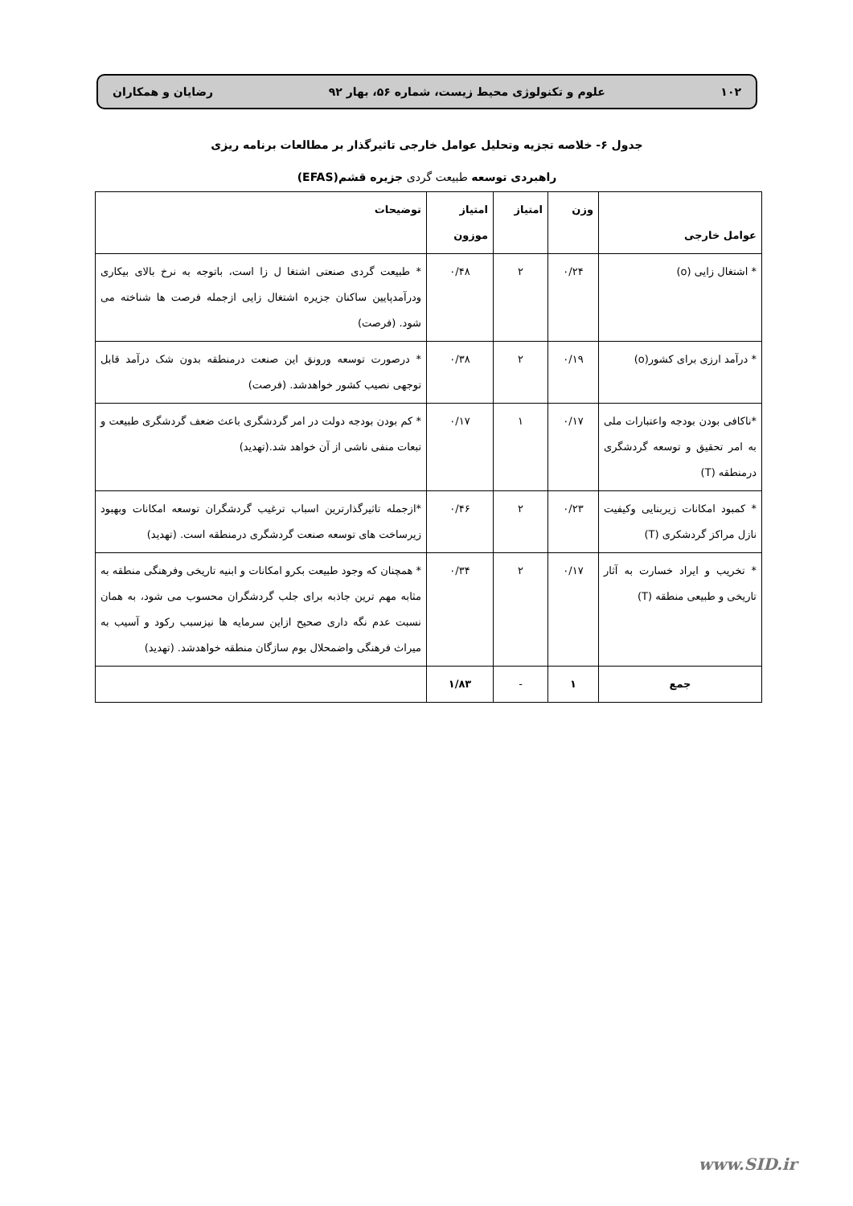۱۰۲ علوم و تکنولوژی محیط زیست، شماره ۵۶، بهار ۹۲ رضایان و همکاران
جدول ۶- خلاصه تجزیه وتحلیل عوامل خارجی تاثیرگذار بر مطالعات برنامه ریزی
راهبردی توسعه طبیعت گردی جزیره قشم(EFAS)
| عوامل خارجی | وزن | امتیاز | امتیاز موزون | توضیحات |
| --- | --- | --- | --- | --- |
| * اشتغال زایی (o) | ۰/۲۴ | ۲ | ۰/۴۸ | * طبیعت گردی صنعتی اشتغا ل زا است، باتوجه به نرخ بالای بیکاری ودرآمدپایین ساکنان جزیره اشتغال زایی ازجمله فرصت ها شناخته می شود. (فرصت) |
| * درآمد ارزی برای کشور(o) | ۰/۱۹ | ۲ | ۰/۳۸ | * درصورت توسعه ورونق این صنعت درمنطقه بدون شک درآمد قابل توجهی نصیب کشور خواهدشد. (فرصت) |
| *ناکافی بودن بودجه واعتبارات ملی به امر تحقیق و توسعه گردشگری درمنطقه (T) | ۰/۱۷ | ۱ | ۰/۱۷ | * کم بودن بودجه دولت در امر گردشگری باعث ضعف گردشگری طبیعت و تبعات منفی ناشی از آن خواهد شد.(تهدید) |
| * کمبود امکانات زیربنایی وکیفیت نازل مراکز گردشکری (T) | ۰/۲۳ | ۲ | ۰/۴۶ | *ازجمله تاثیرگذارترین اسباب ترغیب گردشگران توسعه امکانات وبهبود زیرساخت های توسعه صنعت گردشگری درمنطقه است. (تهدید) |
| * تخریب و ایراد خسارت به آثار تاریخی و طبیعی منطقه (T) | ۰/۱۷ | ۲ | ۰/۳۴ | * همچنان که وجود طبیعت بکرو امکانات و ابنیه تاریخی وفرهنگی منطقه به مثابه مهم ترین جاذبه برای جلب گردشگران محسوب می شود، به همان نسبت عدم نگه داری صحیح ازاین سرمایه ها نیزسبب رکود و آسیب به میراث فرهنگی واضمحلال بوم سازگان منطقه خواهدشد. (تهدید) |
| جمع | ۱ | - | ۱/۸۳ | |
www.SID.ir